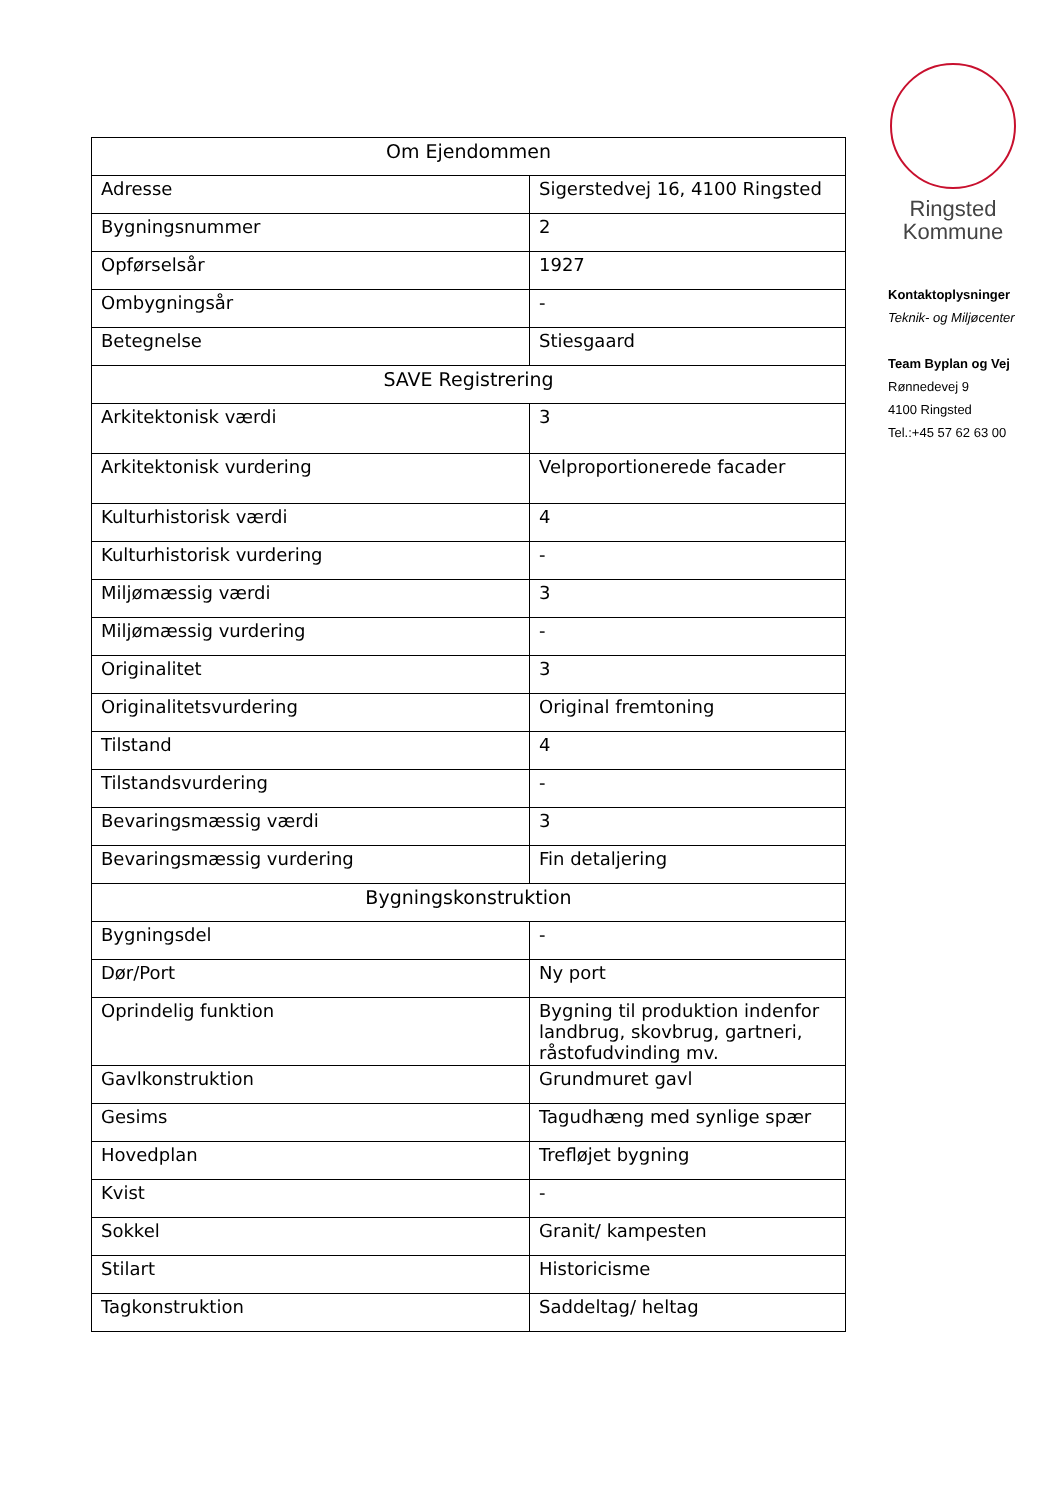| Om Ejendommen | |
| --- | --- |
| Adresse | Sigerstedvej 16, 4100 Ringsted |
| Bygningsnummer | 2 |
| Opførselsår | 1927 |
| Ombygningsår | - |
| Betegnelse | Stiesgaard |
| SAVE Registrering | |
| Arkitektonisk værdi | 3 |
| Arkitektonisk vurdering | Velproportionerede facader |
| Kulturhistorisk værdi | 4 |
| Kulturhistorisk vurdering | - |
| Miljømæssig værdi | 3 |
| Miljømæssig vurdering | - |
| Originalitet | 3 |
| Originalitetsvurdering | Original fremtoning |
| Tilstand | 4 |
| Tilstandsvurdering | - |
| Bevaringsmæssig værdi | 3 |
| Bevaringsmæssig vurdering | Fin detaljering |
| Bygningskonstruktion | |
| Bygningsdel | - |
| Dør/Port | Ny port |
| Oprindelig funktion | Bygning til produktion indenfor landbrug, skovbrug, gartneri, råstofudvinding mv. |
| Gavlkonstruktion | Grundmuret gavl |
| Gesims | Tagudhæng med synlige spær |
| Hovedplan | Trefløjet bygning |
| Kvist | - |
| Sokkel | Granit/ kampesten |
| Stilart | Historicisme |
| Tagkonstruktion | Saddeltag/ heltag |
Ringsted
Kommune
Kontaktoplysninger
Teknik- og Miljøcenter
Team Byplan og Vej
Rønnedevej 9
4100 Ringsted
Tel.:+45 57 62 63 00